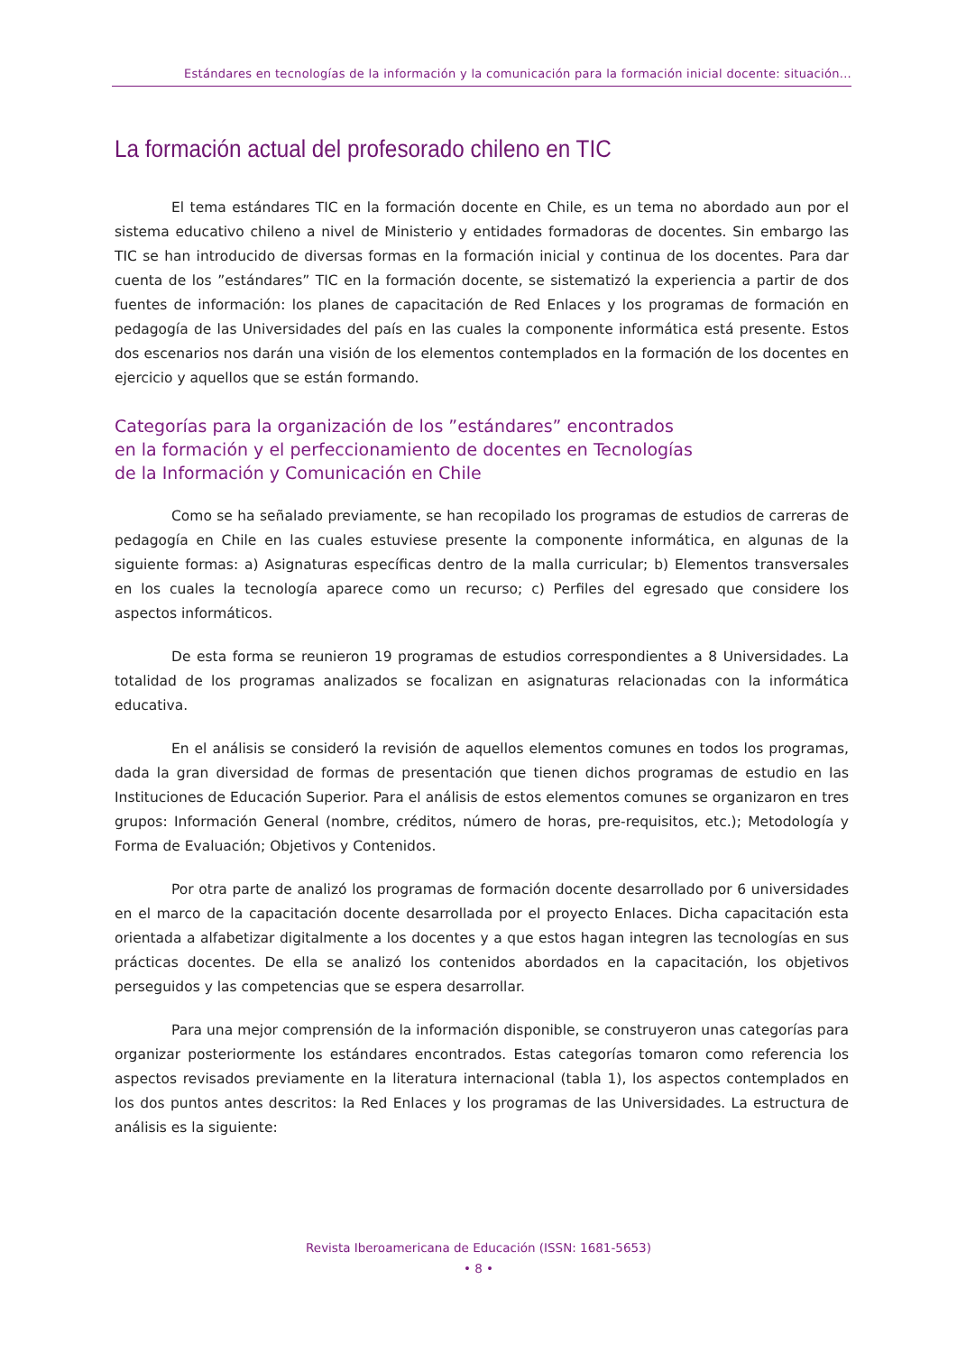Estándares en tecnologías de la información y la comunicación para la formación inicial docente: situación...
La formación actual del profesorado chileno en TIC
El tema estándares TIC en la formación docente en Chile, es un tema no abordado aun por el sistema educativo chileno a nivel de Ministerio y entidades formadoras de docentes. Sin embargo las TIC se han introducido de diversas formas en la formación inicial y continua de los docentes. Para dar cuenta de los ”estándares” TIC en la formación docente, se sistematizó la experiencia a partir de dos fuentes de información: los planes de capacitación de Red Enlaces y los programas de formación en pedagogía de las Universidades del país en las cuales la componente informática está presente. Estos dos escenarios nos darán una visión de los elementos contemplados en la formación de los docentes en ejercicio y aquellos que se están formando.
Categorías para la organización de los ”estándares” encontrados
en la formación y el perfeccionamiento de docentes en Tecnologías
de la Información y Comunicación en Chile
Como se ha señalado previamente, se han recopilado los programas de estudios de carreras de pedagogía en Chile en las cuales estuviese presente la componente informática, en algunas de la siguiente formas: a) Asignaturas específicas dentro de la malla curricular; b) Elementos transversales en los cuales la tecnología aparece como un recurso; c) Perfiles del egresado que considere los aspectos informáticos.
De esta forma se reunieron 19 programas de estudios correspondientes a 8 Universidades. La totalidad de los programas analizados se focalizan en asignaturas relacionadas con la informática educativa.
En el análisis se consideró la revisión de aquellos elementos comunes en todos los programas, dada la gran diversidad de formas de presentación que tienen dichos programas de estudio en las Instituciones de Educación Superior. Para el análisis de estos elementos comunes se organizaron en tres grupos: Información General (nombre, créditos, número de horas, pre-requisitos, etc.); Metodología y Forma de Evaluación; Objetivos y Contenidos.
Por otra parte de analizó los programas de formación docente desarrollado por 6 universidades en el marco de la capacitación docente desarrollada por el proyecto Enlaces. Dicha capacitación esta orientada a alfabetizar digitalmente a los docentes y a que estos hagan integren las tecnologías en sus prácticas docentes. De ella se analizó los contenidos abordados en la capacitación, los objetivos perseguidos y las competencias que se espera desarrollar.
Para una mejor comprensión de la información disponible, se construyeron unas categorías para organizar posteriormente los estándares encontrados. Estas categorías tomaron como referencia los aspectos revisados previamente en la literatura internacional (tabla 1), los aspectos contemplados en los dos puntos antes descritos: la Red Enlaces y los programas de las Universidades. La estructura de análisis es la siguiente:
Revista Iberoamericana de Educación (ISSN: 1681-5653)
• 8 •